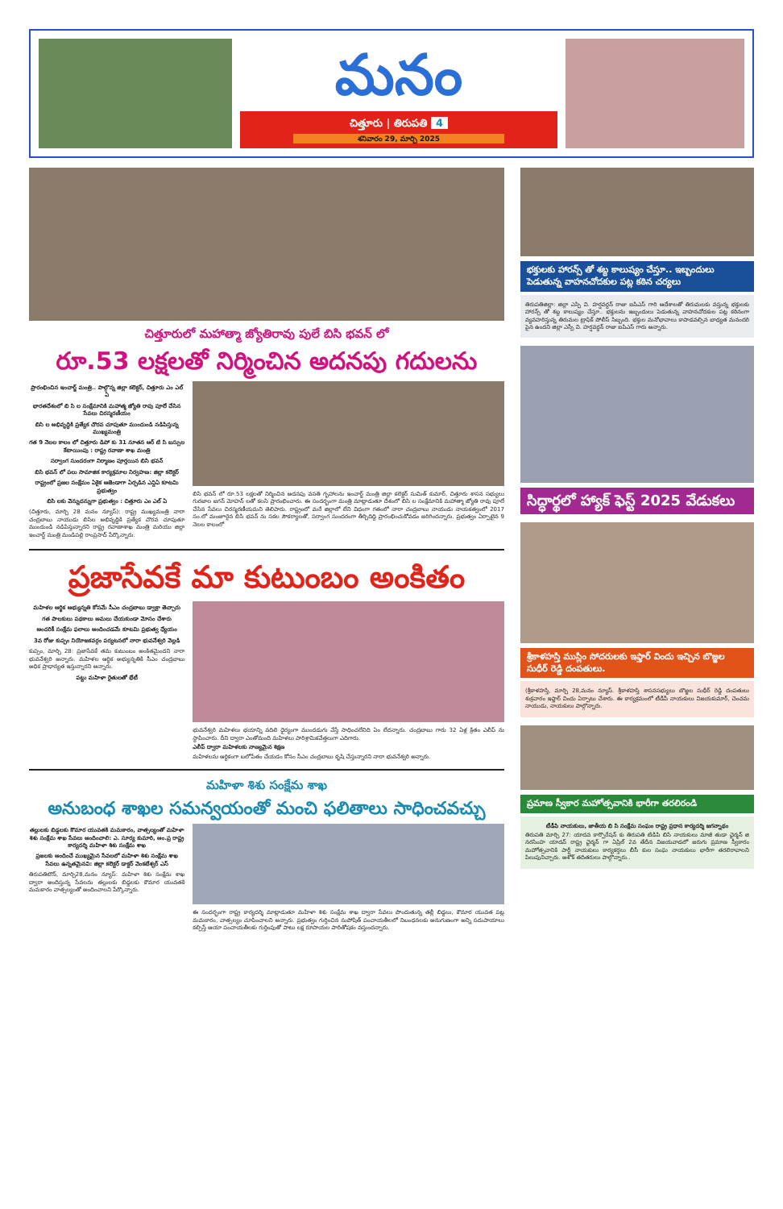మనం
చిత్తూరు | తిరుపతి 4
శనివారం 29, మార్చి 2025
చిత్తూరులో మహాత్మా జ్యోతిరావు పులే బిసి భవన్ లో
రూ.53 లక్షలతో నిర్మించిన అదనపు గదులను
ప్రారంభించిన ఇంచార్జ్ మంత్రి.. పాల్గొన్న జిల్లా కలెక్టర్, చిత్తూరు ఎం ఎల్ ఏ
భారతదేశంలో బి సి ల సంక్షేమానికి మహాత్మ జ్యోతి రావు పూలే చేసిన సేవలు చిరస్మరణీయం
బిసి ల అభివృద్ధికి ప్రత్యేక చొరవ చూపుతూ ముందుండి నడిపిస్తున్న ముఖ్యమంత్రి
గత 9 నెలల కాలం లో చిత్తూరు డిపో కు 31 నూతన ఆర్ టి సి బస్సుల కేటాయింపు : రాష్ట్ర రవాణా శాఖ మంత్రి
సర్వాంగ సుందరంగా నిర్మాణం పూర్తయిన బిసి భవన్
బిసి భవన్ లో పలు సామాజిక కార్యక్రమాల నిర్వహణ: జిల్లా కలెక్టర్
రాష్ట్రంలో ప్రజల సంక్షేమం ఏకైక అజెండాగా ఏర్పడిన ఎన్డిఏ కూటమి ప్రభుత్వం
బిసి లకు వెన్నుదన్నుగా ప్రభుత్వం : చిత్తూరు ఎం ఎల్ ఏ
(చిత్తూరు, మార్చి 28 మనం న్యూస్): రాష్ట్ర ముఖ్యమంత్రి నారా చంద్రబాబు నాయుడు బిసిల అభివృద్ధికి ప్రత్యేక చొరవ చూపుతూ ముందుండి నడిపిస్తున్నారని రాష్ట్ర రవాణాశాఖ మంత్రి మరియు జిల్లా ఇంచార్జ్ మంత్రి మండిపల్లి రాంప్రసాద్ పేర్కొన్నారు.
బిసి భవన్ లో రూ.53 లక్షలతో నిర్మించిన అదనపు వసతి గృహాలను ఇంచార్జ్ మంత్రి జిల్లా కలెక్టర్ సుమిత్ కుమార్, చిత్తూరు శాసన సభ్యులు గురజాల జగన్ మోహన్ లతో కలసి ప్రారంభించారు. ఈ సందర్భంగా మంత్రి మాట్లాడుతూ దేశంలో బిసి ల సంక్షేమానికి మహాత్మా జ్యోతి రావు పూలే చేసిన సేవలు చిరస్మరణీయమని తెలిపారు. రాష్ట్రంలో మరే జిల్లాలో లేని విధంగా గతంలో నారా చంద్రబాబు నాయుడు నాయకత్వంలో 2017 సం.లో మంజూరైన బిసి భవన్ ను సకల సౌకర్యాలతో, సర్వాంగ సుందరంగా తీర్చిదిద్ది ప్రారంభించుకోవడం జరిగిందన్నారు. ప్రభుత్వం ఏర్పాటైన 9 నెలల కాలంలో
ప్రజాసేవకే మా కుటుంబం అంకితం
మహిళల ఆర్థిక అభ్యున్నతి కోసమే సీఎం చంద్రబాబు డ్వాక్రా తెచ్చారు
గత పాలకులు పథకాలు అమలు చేయకుండా మోసం చేశారు
అందరికీ సంక్షేమ ఫలాలు అందించడమే కూటమి ప్రభుత్వ ధ్యేయం
3వ రోజు కుప్పం నియోజకవర్గం పర్యటనలో నారా భువనేశ్వరి వెల్లడి
కుప్పం, మార్చి 28: ప్రజాసేవకే తమ కుటుంబం అంకితమైందని నారా భువనేశ్వరి అన్నారు. మహిళల ఆర్థిక అభ్యున్నతికి సీఎం చంద్రబాబు అధిక ప్రాధాన్యత ఇస్తున్నారని అన్నారు.
పట్టు మహిళా రైతులతో భేటీ
భువనేశ్వరి మహిళలు భయాన్ని వదిలి ధైర్యంగా ముందడుగు వేస్తే సాధించలేనిది ఏం లేదన్నారు. చంద్రబాబు గారు 32 ఏళ్ల క్రితం ఎలీప్ ను స్థాపించారు. దీని ద్వారా ఎంతోమంది మహిళలు పారిశ్రామికవేత్తలుగా ఎదిగారు.
ఎలీప్ ద్వారా మహిళలకు నాణ్యమైన శిక్షణ
మహిళలను ఆర్థికంగా బలోపేతం చేయడం కోసం సీఎం చంద్రబాబు కృషి చేస్తున్నారని నారా భువనేశ్వరి అన్నారు.
మహిళా శిశు సంక్షేమ శాఖ
అనుబంధ శాఖల సమన్వయంతో మంచి ఫలితాలు సాధించవచ్చు
తల్లులకు బిడ్డలకు కౌమార యువతకి మమకారం, వాత్సల్యంతో మహిళా శిశు సంక్షేమ శాఖ సేవలు అందించాలి: ఎ. సూర్య కుమారి, ఆం.ప్ర రాష్ట్ర కార్యదర్శి మహిళా శిశు సంక్షేమ శాఖ
ప్రజలకు అందించే ముఖ్యమైన సేవలలో మహిళా శిశు సంక్షేమ శాఖ సేవలు ఉన్నతమైనవి: జిల్లా కలెక్టర్ డాక్టర్ వెంకటేశ్వర్ ఎస్
తిరుపతిటౌన్, మార్చి28,మనం న్యూస్: మహిళా శిశు సంక్షేమ శాఖ ద్వారా అందిస్తున్న సేవలను తల్లులకు బిడ్డలకు కౌమార యువతకి మమకారం వాత్సల్యంతో అందించాలని పేర్కొన్నారు.
ఈ సందర్భంగా రాష్ట్ర కార్యదర్శి మాట్లాడుతూ మహిళా శిశు సంక్షేమ శాఖ ద్వారా సేవలు పొందుతున్న తల్లీ బిడ్డలు, కౌమార యువత పట్ల మమకారం, వాత్సల్యం చూపించాలని అన్నారు. ప్రభుత్వం గుర్తించిన సుపోషిత్ పంచాయతీలలో నిబంధనలకు అనుగుణంగా అన్ని సదుపాయాలు కల్పిస్తే ఆయా పంచాయతీలకు గుర్తింపుతో పాటు లక్ష రూపాయల పారితోషకం వస్తుందన్నారు.
భక్తులకు హారన్స్ తో శబ్ద కాలుష్యం చేస్తూ.. ఇబ్బందులు పెడుతున్న వాహనచోదకుల పట్ల కఠిన చర్యలు
తిరుపతిజిల్లా: జిల్లా ఎస్పి వి. హర్షవర్ధన్ రాజు ఐపిఎస్ గారి ఆదేశాలతో తిరుమలకు వస్తున్న భక్తులకు హారన్స్ తో శబ్ద కాలుష్యం చేస్తూ.. భక్తులను ఇబ్బందులు పెడుతున్న వాహనచోదకుల పట్ల కఠినంగా వ్యవహరిస్తున్న తిరుమల ట్రాఫిక్ పోలీస్ సిబ్బంది. భక్తుల మనోభావాలు కాపాడవల్సిన బాధ్యత మనందరి పైన ఉందని జిల్లా ఎస్పీ వి. హర్షవర్ధన్ రాజు ఐపిఎస్ గారు అన్నారు.
సిద్ధార్థలో హ్యాక్ ఫెస్ట్ 2025 వేడుకలు
శ్రీకాళహస్తి ముస్లిం సోదరులకు ఇఫ్తార్ విందు ఇచ్చిన బొజ్జల సుధీర్ రెడ్డి దంపతులు.
(శ్రీకాళహస్తి, మార్చి 28,మనం న్యూస్. శ్రీకాళహస్తి శాసనసభ్యులు బొజ్జల సుధీర్ రెడ్డి దంపతులు శుక్రవారం ఇఫ్తార్ విందు ఏర్పాటు చేశారు. ఈ కార్యక్రమంలో టీడీపీ నాయకులు విజయకుమార్, చెంచమ నాయుడు, నాయకులు పాల్గొన్నారు.
ప్రమాణ స్వీకార మహోత్సవానికి భారీగా తరలిరండి
టీడీపి నాయకులు, జాతీయ బి సి సంక్షేమ సంఘం రాష్ట్ర ప్రధాన కార్యదర్శి జగన్నాథం
తిరుపతి మార్చి 27: యాదవ కార్పొరేషన్ కు తిరుపతి టిడిపి బిసి నాయకులు మాజీ తుడా ఛైర్మన్ జి నరసింహ యాదవ్ రాష్ట్ర ఛైర్మన్ గా ఏప్రిల్ 2వ తేదీన విజయవాడలో జరుగు ప్రమాణ స్వీకారం మహోత్సవానికి పార్టీ నాయకులు కార్యకర్తలు బీసీ కుల సంఘ నాయకులు భారీగా తరలిరావాలని పిలుపునిచ్చారు. అశోక్ తదితరులు పాల్గొన్నారు..